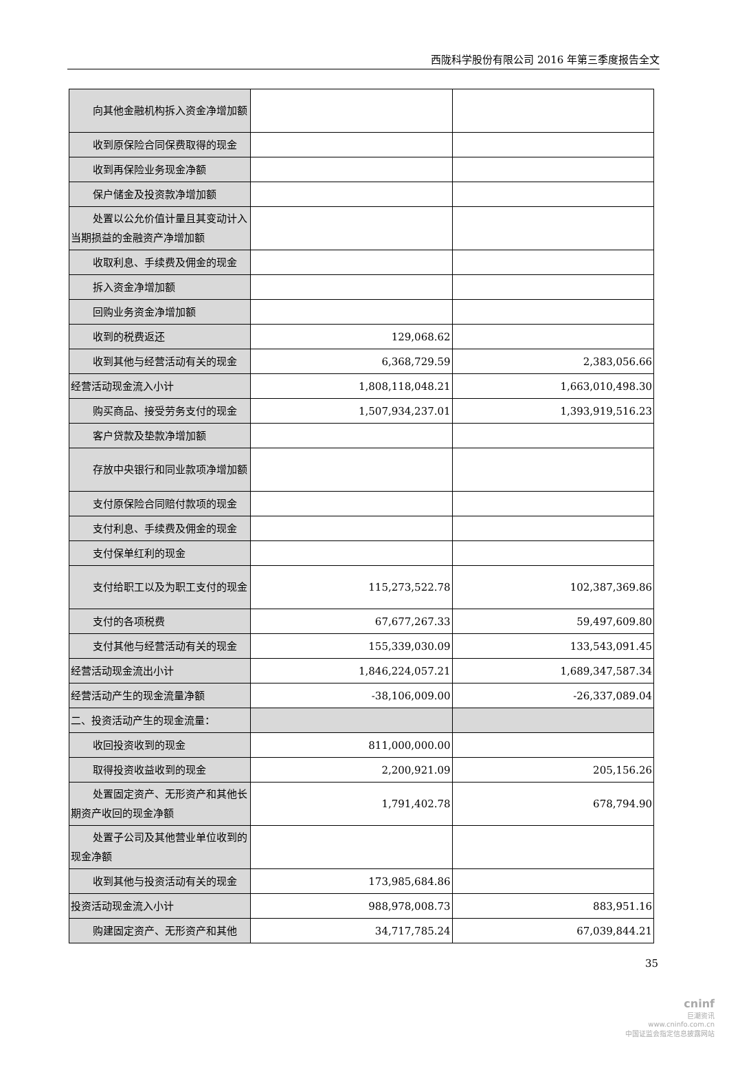西陇科学股份有限公司 2016 年第三季度报告全文
| 向其他金融机构拆入资金净增加 额 | | |
| 收到原保险合同保费取得的现金 | | |
| 收到再保险业务现金净额 | | |
| 保户储金及投资款净增加额 | | |
| 处置以公允价值计量且其变动计 入当期损益的金融资产净增加额 | | |
| 收取利息、手续费及佣金的现金 | | |
| 拆入资金净增加额 | | |
| 回购业务资金净增加额 | | |
| 收到的税费返还 | 129,068.62 | |
| 收到其他与经营活动有关的现金 | 6,368,729.59 | 2,383,056.66 |
| 经营活动现金流入小计 | 1,808,118,048.21 | 1,663,010,498.30 |
| 购买商品、接受劳务支付的现金 | 1,507,934,237.01 | 1,393,919,516.23 |
| 客户贷款及垫款净增加额 | | |
| 存放中央银行和同业款项净增加 额 | | |
| 支付原保险合同赔付款项的现金 | | |
| 支付利息、手续费及佣金的现金 | | |
| 支付保单红利的现金 | | |
| 支付给职工以及为职工支付的现 金 | 115,273,522.78 | 102,387,369.86 |
| 支付的各项税费 | 67,677,267.33 | 59,497,609.80 |
| 支付其他与经营活动有关的现金 | 155,339,030.09 | 133,543,091.45 |
| 经营活动现金流出小计 | 1,846,224,057.21 | 1,689,347,587.34 |
| 经营活动产生的现金流量净额 | -38,106,009.00 | -26,337,089.04 |
| 二、投资活动产生的现金流量： | | |
| 收回投资收到的现金 | 811,000,000.00 | |
| 取得投资收益收到的现金 | 2,200,921.09 | 205,156.26 |
| 处置固定资产、无形资产和其他 长期资产收回的现金净额 | 1,791,402.78 | 678,794.90 |
| 处置子公司及其他营业单位收到 的现金净额 | | |
| 收到其他与投资活动有关的现金 | 173,985,684.86 | |
| 投资活动现金流入小计 | 988,978,008.73 | 883,951.16 |
| 购建固定资产、无形资产和其他 | 34,717,785.24 | 67,039,844.21 |
35
cninf
巨潮资讯
www.cninfo.com.cn
中国证监会指定信息披露网站